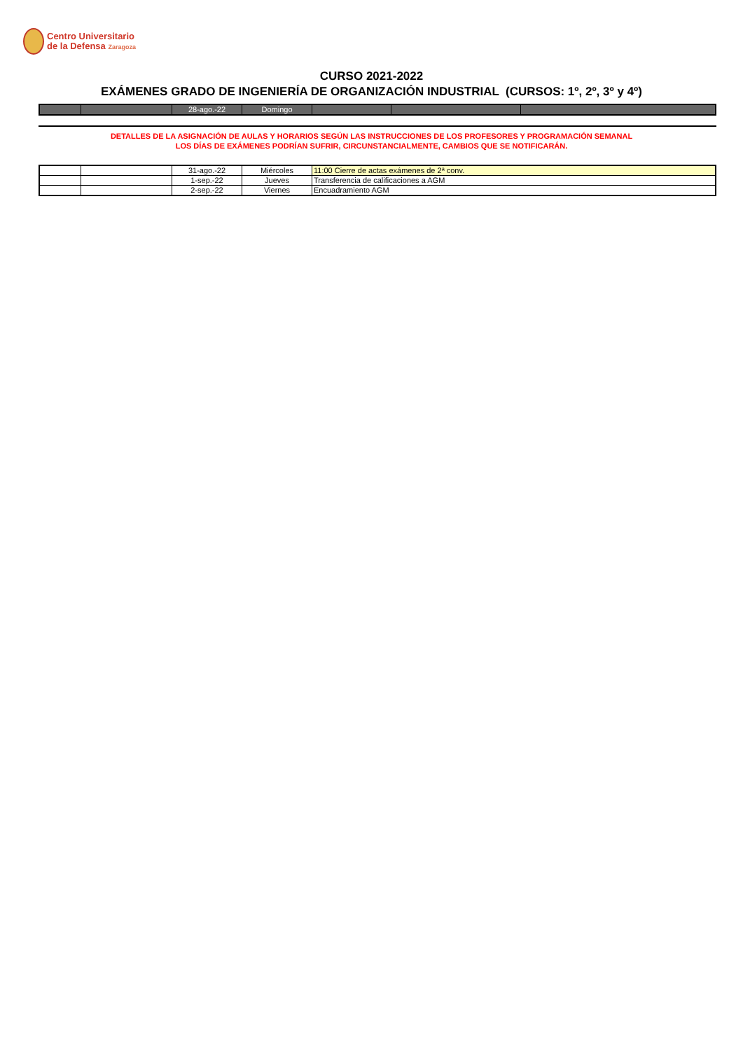Centro Universitario
de la Defensa Zaragoza
CURSO 2021-2022
EXÁMENES GRADO DE INGENIERÍA DE ORGANIZACIÓN INDUSTRIAL (CURSOS: 1º, 2º, 3º y 4º)
| | | 28-ago.-22 | Domingo | | | |
DETALLES DE LA ASIGNACIÓN DE AULAS Y HORARIOS SEGÚN LAS INSTRUCCIONES DE LOS PROFESORES Y PROGRAMACIÓN SEMANAL
LOS DÍAS DE EXÁMENES PODRÍAN SUFRIR, CIRCUNSTANCIALMENTE, CAMBIOS QUE SE NOTIFICARÁN.
| | | 31-ago.-22 | Miércoles | 11:00 Cierre de actas exámenes de 2ª conv. |
| | | 1-sep.-22 | Jueves | Transferencia de calificaciones a AGM |
| | | 2-sep.-22 | Viernes | Encuadramiento AGM |